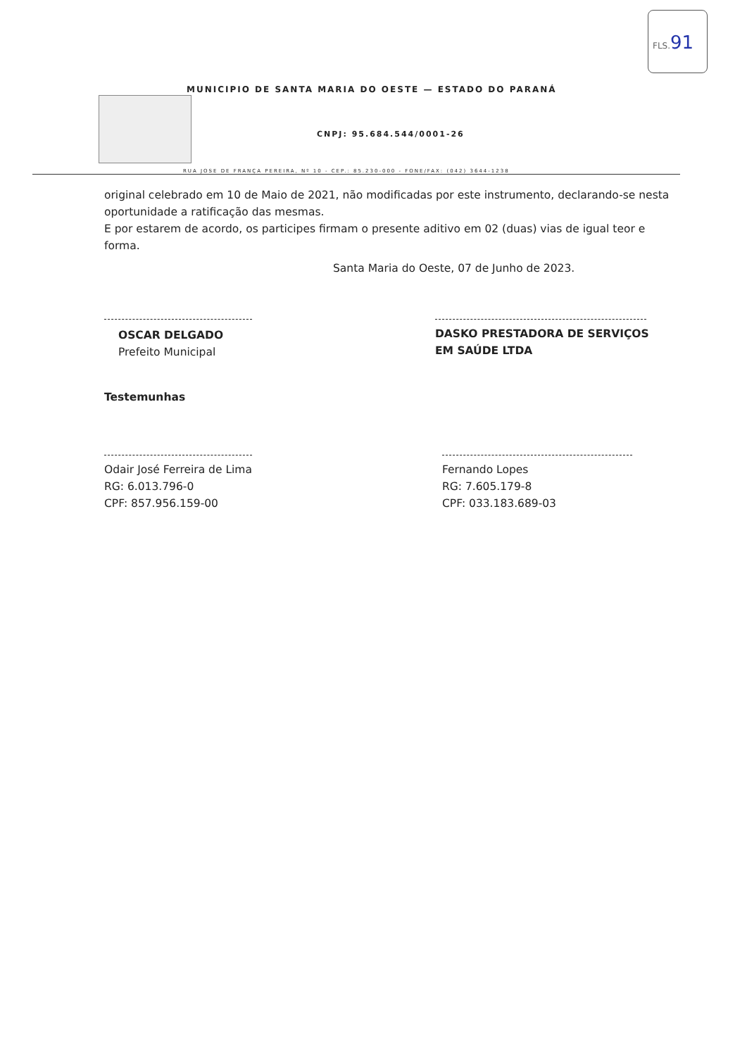FLS.91
MUNICIPIO DE SANTA MARIA DO OESTE — ESTADO DO PARANÁ
CNPJ: 95.684.544/0001-26
RUA JOSE DE FRANÇA PEREIRA, Nº 10 - CEP.: 85.230-000 - FONE/FAX: (042) 3644-1238
original celebrado em 10 de Maio de 2021, não modificadas por este instrumento, declarando-se nesta oportunidade a ratificação das mesmas.
E por estarem de acordo, os participes firmam o presente aditivo em 02 (duas) vias de igual teor e forma.
Santa Maria do Oeste, 07 de Junho de 2023.
OSCAR DELGADO
Prefeito Municipal
DASKO PRESTADORA DE SERVIÇOS EM SAÚDE LTDA
Testemunhas
Odair José Ferreira de Lima
RG: 6.013.796-0
CPF: 857.956.159-00
Fernando Lopes
RG: 7.605.179-8
CPF: 033.183.689-03